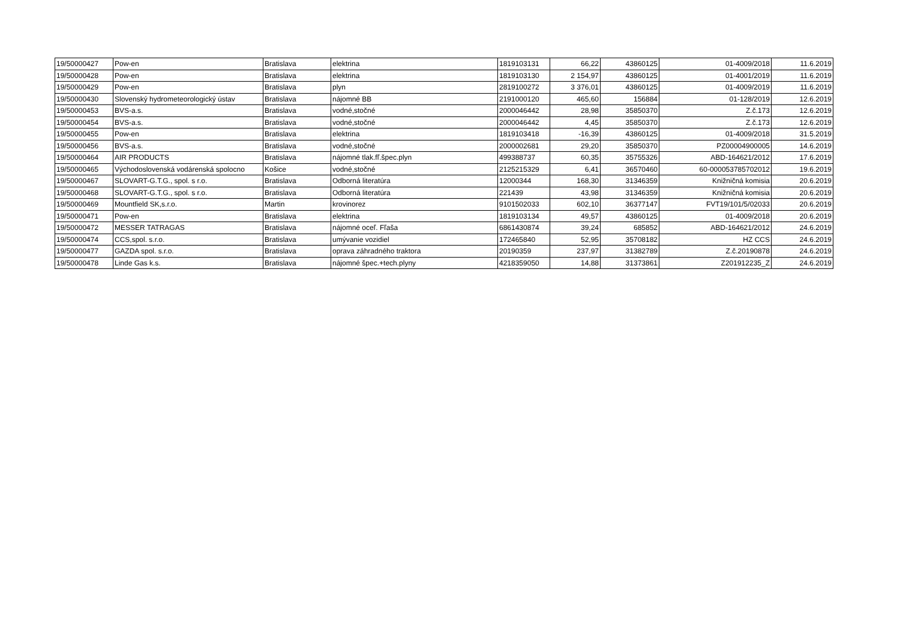| 19/50000427 | Pow-en | Bratislava | elektrina | 1819103131 | 66,22 | 43860125 | 01-4009/2018 | 11.6.2019 |
| 19/50000428 | Pow-en | Bratislava | elektrina | 1819103130 | 2 154,97 | 43860125 | 01-4001/2019 | 11.6.2019 |
| 19/50000429 | Pow-en | Bratislava | plyn | 2819100272 | 3 376,01 | 43860125 | 01-4009/2019 | 11.6.2019 |
| 19/50000430 | Slovenský hydrometeorologický ústav | Bratislava | nájomné BB | 2191000120 | 465,60 | 156884 | 01-128/2019 | 12.6.2019 |
| 19/50000453 | BVS-a.s. | Bratislava | vodné,stočné | 2000046442 | 28,98 | 35850370 | Z.č.173 | 12.6.2019 |
| 19/50000454 | BVS-a.s. | Bratislava | vodné,stočné | 2000046442 | 4,45 | 35850370 | Z.č.173 | 12.6.2019 |
| 19/50000455 | Pow-en | Bratislava | elektrina | 1819103418 | -16,39 | 43860125 | 01-4009/2018 | 31.5.2019 |
| 19/50000456 | BVS-a.s. | Bratislava | vodné,stočné | 2000002681 | 29,20 | 35850370 | PZ00004900005 | 14.6.2019 |
| 19/50000464 | AIR PRODUCTS | Bratislava | nájomné tlak.fľ.špec.plyn | 499388737 | 60,35 | 35755326 | ABD-164621/2012 | 17.6.2019 |
| 19/50000465 | Východoslovenská vodárenská spolocno | Košice | vodné,stočné | 2125215329 | 6,41 | 36570460 | 60-000053785702012 | 19.6.2019 |
| 19/50000467 | SLOVART-G.T.G., spol. s r.o. | Bratislava | Odborná literatúra | 12000344 | 168,30 | 31346359 | Knižničná komisia | 20.6.2019 |
| 19/50000468 | SLOVART-G.T.G., spol. s r.o. | Bratislava | Odborná literatúra | 221439 | 43,98 | 31346359 | Knižničná komisia | 20.6.2019 |
| 19/50000469 | Mountfield SK,s.r.o. | Martin | krovinorez | 9101502033 | 602,10 | 36377147 | FVT19/101/5/02033 | 20.6.2019 |
| 19/50000471 | Pow-en | Bratislava | elektrina | 1819103134 | 49,57 | 43860125 | 01-4009/2018 | 20.6.2019 |
| 19/50000472 | MESSER TATRAGAS | Bratislava | nájomné oceľ. Fľaša | 6861430874 | 39,24 | 685852 | ABD-164621/2012 | 24.6.2019 |
| 19/50000474 | CCS,spol. s.r.o. | Bratislava | umývanie vozidiel | 172465840 | 52,95 | 35708182 | HZ CCS | 24.6.2019 |
| 19/50000477 | GAZDA spol. s.r.o. | Bratislava | oprava záhradného traktora | 20190359 | 237,97 | 31382789 | Z.č.20190878 | 24.6.2019 |
| 19/50000478 | Linde Gas k.s. | Bratislava | nájomné špec.+tech.plyny | 4218359050 | 14,88 | 31373861 | Z201912235_Z | 24.6.2019 |